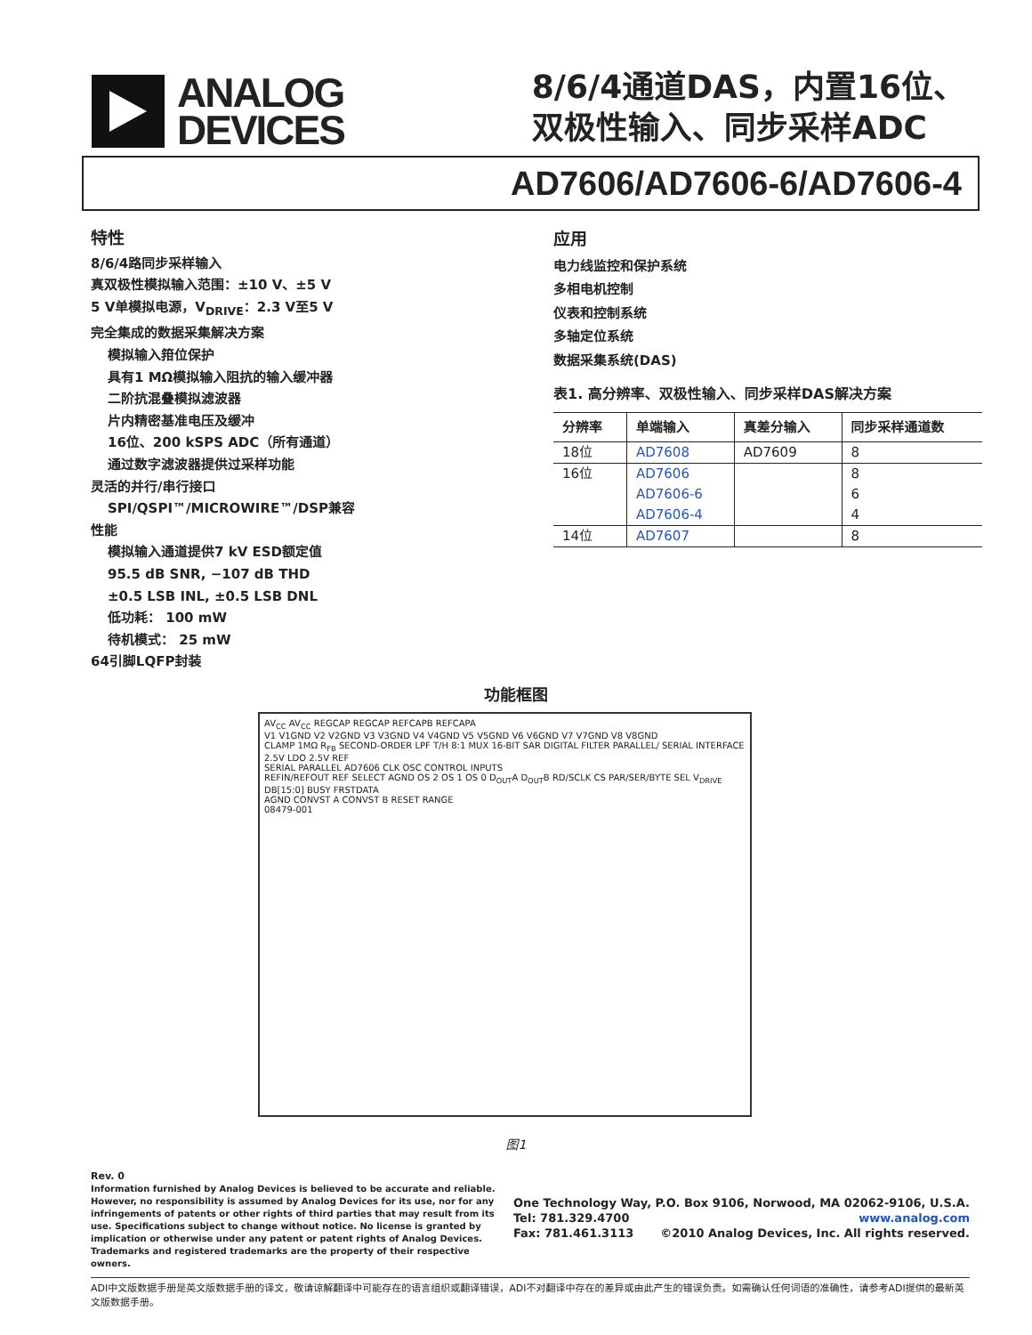ANALOG
DEVICES
8/6/4通道DAS，内置16位、
双极性输入、同步采样ADC
AD7606/AD7606-6/AD7606-4
特性
8/6/4路同步采样输入
真双极性模拟输入范围：±10 V、±5 V
5 V单模拟电源，V<sub>DRIVE</sub>：2.3 V至5 V
完全集成的数据采集解决方案
模拟输入箝位保护
具有1 MΩ模拟输入阻抗的输入缓冲器
二阶抗混叠模拟滤波器
片内精密基准电压及缓冲
16位、200 kSPS ADC（所有通道）
通过数字滤波器提供过采样功能
灵活的并行/串行接口
SPI/QSPI™/MICROWIRE™/DSP兼容
性能
模拟输入通道提供7 kV ESD额定值
95.5 dB SNR, −107 dB THD
±0.5 LSB INL, ±0.5 LSB DNL
低功耗： 100 mW
待机模式： 25 mW
64引脚LQFP封装
应用
电力线监控和保护系统
多相电机控制
仪表和控制系统
多轴定位系统
数据采集系统(DAS)
表1. 高分辨率、双极性输入、同步采样DAS解决方案
| 分辨率 | 单端输入 | 真差分输入 | 同步采样通道数 |
| --- | --- | --- | --- |
| 18位 | AD7608 | AD7609 | 8 |
| 16位 | AD7606 | | 8 |
| | AD7606-6 | | 6 |
| | AD7606-4 | | 4 |
| 14位 | AD7607 | | 8 |
功能框图
AV<sub>CC</sub> AV<sub>CC</sub> REGCAP REGCAP REFCAPB REFCAPA
V1 V1GND V2 V2GND V3 V3GND V4 V4GND V5 V5GND V6 V6GND V7 V7GND V8 V8GND
CLAMP 1MΩ R<sub>FB</sub> SECOND-ORDER LPF T/H 8:1 MUX 16-BIT SAR DIGITAL FILTER PARALLEL/ SERIAL INTERFACE 2.5V LDO 2.5V REF
SERIAL PARALLEL AD7606 CLK OSC CONTROL INPUTS
REFIN/REFOUT REF SELECT AGND OS 2 OS 1 OS 0 D<sub>OUT</sub>A D<sub>OUT</sub>B RD/SCLK CS PAR/SER/BYTE SEL V<sub>DRIVE</sub> DB[15:0] BUSY FRSTDATA
AGND CONVST A CONVST B RESET RANGE
08479-001
图1
Rev. 0
Information furnished by Analog Devices is believed to be accurate and reliable. However, no responsibility is assumed by Analog Devices for its use, nor for any infringements of patents or other rights of third parties that may result from its use. Specifications subject to change without notice. No license is granted by implication or otherwise under any patent or patent rights of Analog Devices. Trademarks and registered trademarks are the property of their respective owners.
One Technology Way, P.O. Box 9106, Norwood, MA 02062-9106, U.S.A.
Tel: 781.329.4700 www.analog.com
Fax: 781.461.3113 ©2010 Analog Devices, Inc. All rights reserved.
ADI中文版数据手册是英文版数据手册的译文，敬请谅解翻译中可能存在的语言组织或翻译错误，ADI不对翻译中存在的差异或由此产生的错误负责。如需确认任何词语的准确性，请参考ADI提供的最新英文版数据手册。